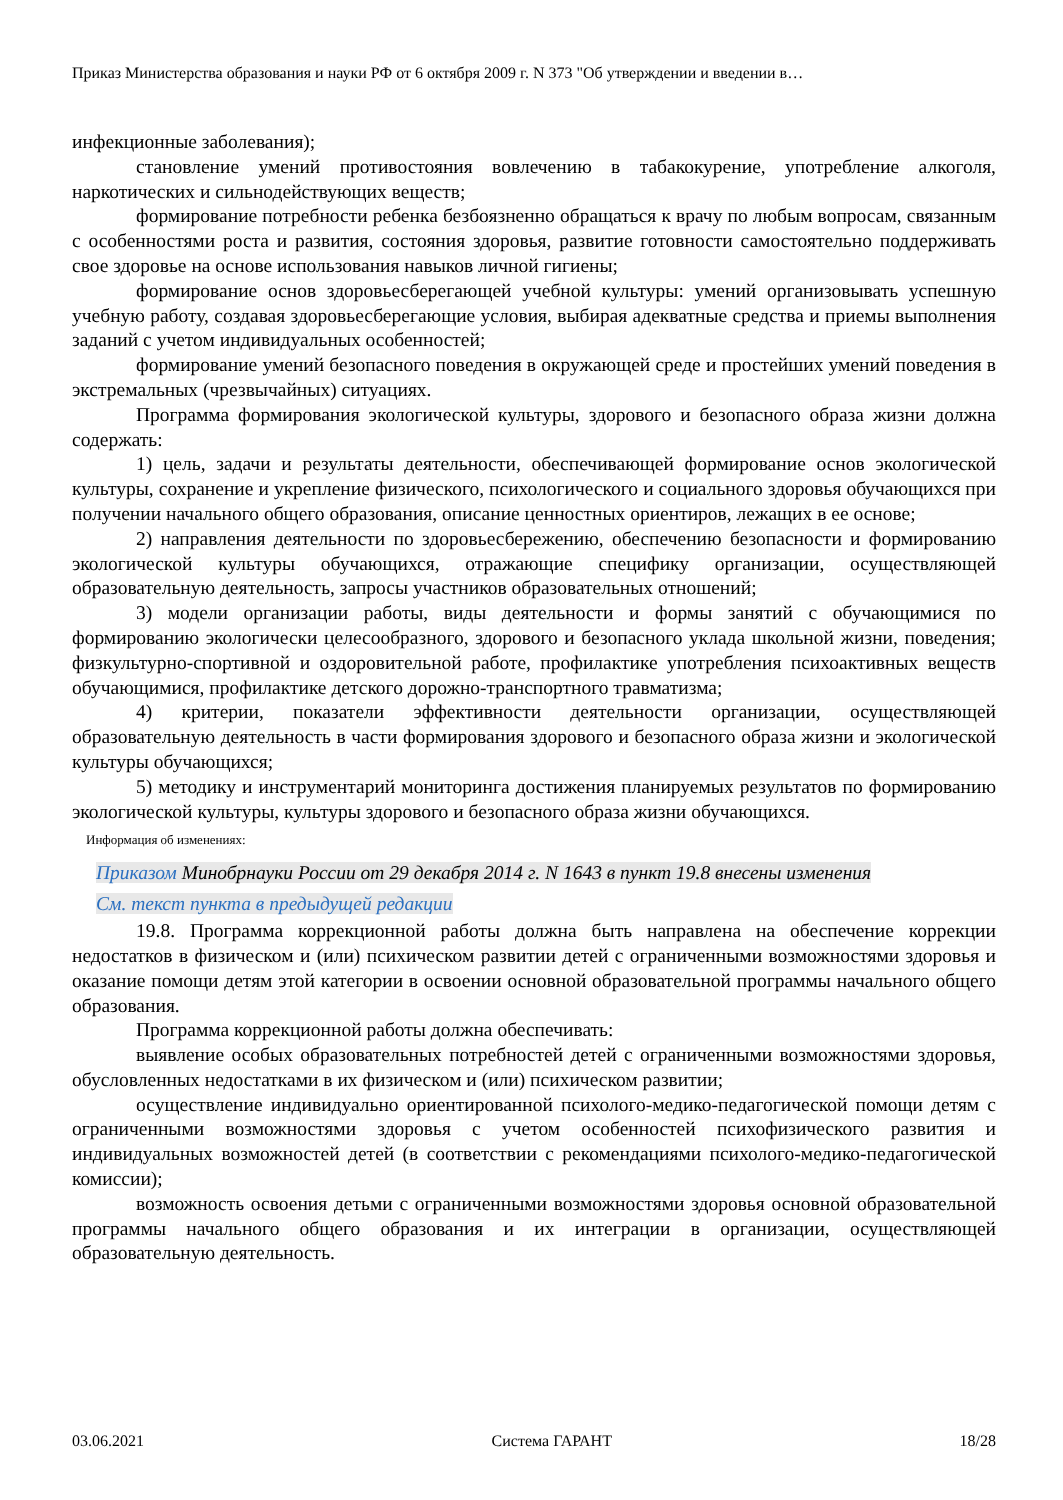Приказ Министерства образования и науки РФ от 6 октября 2009 г. N 373 "Об утверждении и введении в…
инфекционные заболевания);
становление умений противостояния вовлечению в табакокурение, употребление алкоголя, наркотических и сильнодействующих веществ;
формирование потребности ребенка безбоязненно обращаться к врачу по любым вопросам, связанным с особенностями роста и развития, состояния здоровья, развитие готовности самостоятельно поддерживать свое здоровье на основе использования навыков личной гигиены;
формирование основ здоровьесберегающей учебной культуры: умений организовывать успешную учебную работу, создавая здоровьесберегающие условия, выбирая адекватные средства и приемы выполнения заданий с учетом индивидуальных особенностей;
формирование умений безопасного поведения в окружающей среде и простейших умений поведения в экстремальных (чрезвычайных) ситуациях.
Программа формирования экологической культуры, здорового и безопасного образа жизни должна содержать:
1) цель, задачи и результаты деятельности, обеспечивающей формирование основ экологической культуры, сохранение и укрепление физического, психологического и социального здоровья обучающихся при получении начального общего образования, описание ценностных ориентиров, лежащих в ее основе;
2) направления деятельности по здоровьесбережению, обеспечению безопасности и формированию экологической культуры обучающихся, отражающие специфику организации, осуществляющей образовательную деятельность, запросы участников образовательных отношений;
3) модели организации работы, виды деятельности и формы занятий с обучающимися по формированию экологически целесообразного, здорового и безопасного уклада школьной жизни, поведения; физкультурно-спортивной и оздоровительной работе, профилактике употребления психоактивных веществ обучающимися, профилактике детского дорожно-транспортного травматизма;
4) критерии, показатели эффективности деятельности организации, осуществляющей образовательную деятельность в части формирования здорового и безопасного образа жизни и экологической культуры обучающихся;
5) методику и инструментарий мониторинга достижения планируемых результатов по формированию экологической культуры, культуры здорового и безопасного образа жизни обучающихся.
Информация об изменениях:
Приказом Минобрнауки России от 29 декабря 2014 г. N 1643 в пункт 19.8 внесены изменения
См. текст пункта в предыдущей редакции
19.8. Программа коррекционной работы должна быть направлена на обеспечение коррекции недостатков в физическом и (или) психическом развитии детей с ограниченными возможностями здоровья и оказание помощи детям этой категории в освоении основной образовательной программы начального общего образования.
Программа коррекционной работы должна обеспечивать:
выявление особых образовательных потребностей детей с ограниченными возможностями здоровья, обусловленных недостатками в их физическом и (или) психическом развитии;
осуществление индивидуально ориентированной психолого-медико-педагогической помощи детям с ограниченными возможностями здоровья с учетом особенностей психофизического развития и индивидуальных возможностей детей (в соответствии с рекомендациями психолого-медико-педагогической комиссии);
возможность освоения детьми с ограниченными возможностями здоровья основной образовательной программы начального общего образования и их интеграции в организации, осуществляющей образовательную деятельность.
03.06.2021 Система ГАРАНТ 18/28